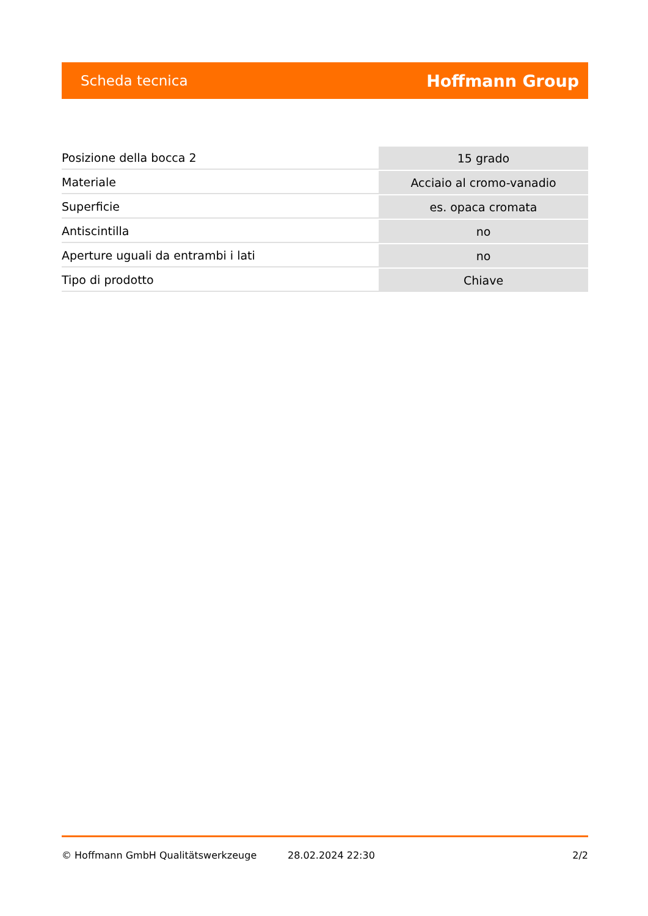Scheda tecnica Hoffmann Group
| Posizione della bocca 2 | 15 grado |
| Materiale | Acciaio al cromo-vanadio |
| Superficie | es. opaca cromata |
| Antiscintilla | no |
| Aperture uguali da entrambi i lati | no |
| Tipo di prodotto | Chiave |
© Hoffmann GmbH Qualitätswerkzeuge 28.02.2024 22:30 2/2